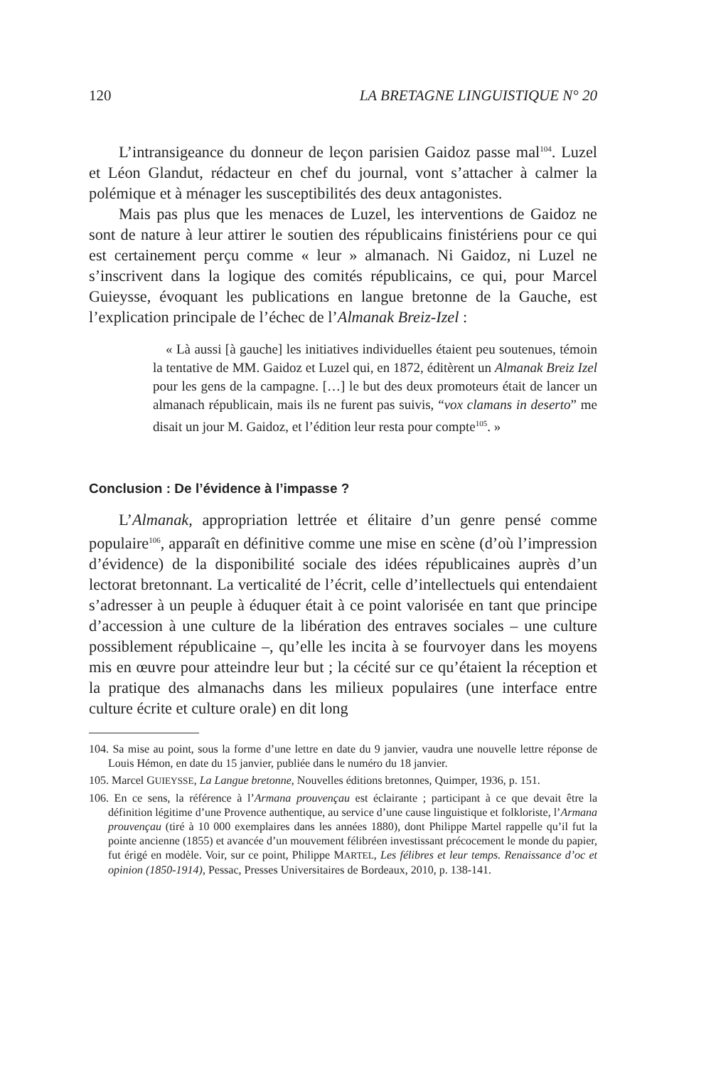120 LA BRETAGNE LINGUISTIQUE N° 20
L’intransigeance du donneur de leçon parisien Gaidoz passe mal<sup>104</sup>. Luzel et Léon Glandut, rédacteur en chef du journal, vont s’attacher à calmer la polémique et à ménager les susceptibilités des deux antagonistes.
Mais pas plus que les menaces de Luzel, les interventions de Gaidoz ne sont de nature à leur attirer le soutien des républicains finistériens pour ce qui est certainement perçu comme « leur » almanach. Ni Gaidoz, ni Luzel ne s’inscrivent dans la logique des comités républicains, ce qui, pour Marcel Guieysse, évoquant les publications en langue bretonne de la Gauche, est l’explication principale de l’échec de l’Almanak Breiz-Izel :
« Là aussi [à gauche] les initiatives individuelles étaient peu soutenues, témoin la tentative de MM. Gaidoz et Luzel qui, en 1872, éditèrent un Almanak Breiz Izel pour les gens de la campagne. […] le but des deux promoteurs était de lancer un almanach républicain, mais ils ne furent pas suivis, “vox clamans in deserto” me disait un jour M. Gaidoz, et l’édition leur resta pour compte<sup>105</sup>. »
Conclusion : De l’évidence à l’impasse ?
L’Almanak, appropriation lettrée et élitaire d’un genre pensé comme populaire<sup>106</sup>, apparaît en définitive comme une mise en scène (d’où l’impression d’évidence) de la disponibilité sociale des idées républicaines auprès d’un lectorat bretonnant. La verticalité de l’écrit, celle d’intellectuels qui entendaient s’adresser à un peuple à éduquer était à ce point valorisée en tant que principe d’accession à une culture de la libération des entraves sociales – une culture possiblement républicaine –, qu’elle les incita à se fourvoyer dans les moyens mis en œuvre pour atteindre leur but ; la cécité sur ce qu’étaient la réception et la pratique des almanachs dans les milieux populaires (une interface entre culture écrite et culture orale) en dit long
104. Sa mise au point, sous la forme d’une lettre en date du 9 janvier, vaudra une nouvelle lettre réponse de Louis Hémon, en date du 15 janvier, publiée dans le numéro du 18 janvier.
105. Marcel GUIEYSSE, La Langue bretonne, Nouvelles éditions bretonnes, Quimper, 1936, p. 151.
106. En ce sens, la référence à l’Armana prouvençau est éclairante ; participant à ce que devait être la définition légitime d’une Provence authentique, au service d’une cause linguistique et folkloriste, l’Armana prouvençau (tiré à 10 000 exemplaires dans les années 1880), dont Philippe Martel rappelle qu’il fut la pointe ancienne (1855) et avancée d’un mouvement félibréen investissant précocement le monde du papier, fut érigé en modèle. Voir, sur ce point, Philippe MARTEL, Les félibres et leur temps. Renaissance d’oc et opinion (1850-1914), Pessac, Presses Universitaires de Bordeaux, 2010, p. 138-141.